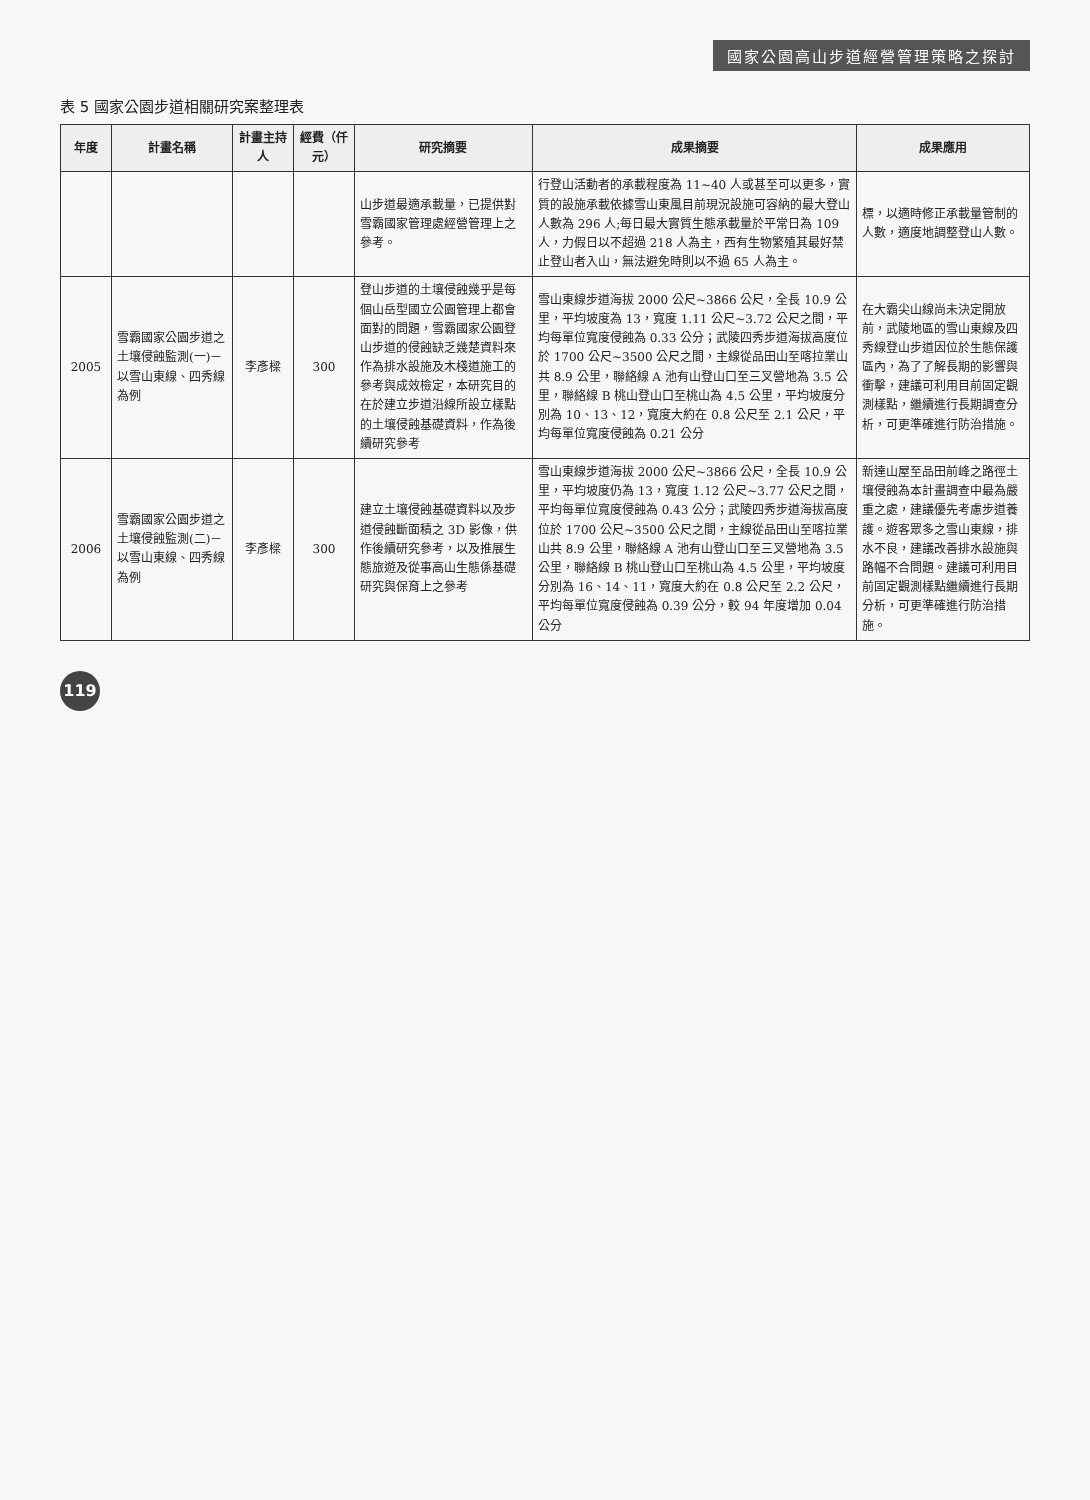國家公園高山步道經營管理策略之探討
表 5 國家公園步道相關研究案整理表
| 年度 | 計畫名稱 | 計畫主持人 | 經費（仟元） | 研究摘要 | 成果摘要 | 成果應用 |
| --- | --- | --- | --- | --- | --- | --- |
| | | | | 山步道最適承載量，已提供對雪霸國家管理處經營管理上之參考。 | 行登山活動者的承載程度為 11~40 人或甚至可以更多，實質的設施承載依據雪山東風目前現況設施可容納的最大登山人數為 296 人;每日最大實質生態承載量於平常日為 109 人，力假日以不超過 218 人為主，西有生物繁殖其最好禁止登山者入山，無法避免時則以不過 65 人為主。 | 標，以適時修正承載量管制的人數，適度地調整登山人數。 |
| 2005 | 雪霸國家公園步道之土壤侵蝕監測(一)－以雪山東線、四秀線為例 | 李彥樑 | 300 | 登山步道的土壤侵蝕幾乎是每個山岳型國立公園管理上都會面對的問題，雪霸國家公園登山步道的侵蝕缺乏幾楚資料來作為排水設施及木棧道施工的參考與成效檢定，本研究目的在於建立步道沿線所設立樣點的土壤侵蝕基礎資料，作為後續研究參考 | 雪山東線步道海拔 2000 公尺~3866 公尺，全長 10.9 公里，平均坡度為 13，寬度 1.11 公尺~3.72 公尺之間，平均每單位寬度侵蝕為 0.33 公分；武陵四秀步道海拔高度位於 1700 公尺~3500 公尺之間，主線從品田山至喀拉業山共 8.9 公里，聯絡線 A 池有山登山口至三叉營地為 3.5 公里，聯絡線 B 桃山登山口至桃山為 4.5 公里，平均坡度分別為 10、13、12，寬度大約在 0.8 公尺至 2.1 公尺，平均每單位寬度侵蝕為 0.21 公分 | 在大霸尖山線尚未決定開放前，武陵地區的雪山東線及四秀線登山步道因位於生態保護區內，為了了解長期的影響與衝擊，建議可利用目前固定觀測樣點，繼續進行長期調查分析，可更準確進行防治措施。 |
| 2006 | 雪霸國家公園步道之土壤侵蝕監測(二)－以雪山東線、四秀線為例 | 李彥樑 | 300 | 建立土壤侵蝕基礎資料以及步道侵蝕斷面積之 3D 影像，供作後續研究參考，以及推展生態旅遊及從事高山生態係基礎研究與保育上之參考 | 雪山東線步道海拔 2000 公尺~3866 公尺，全長 10.9 公里，平均坡度仍為 13，寬度 1.12 公尺~3.77 公尺之間，平均每單位寬度侵蝕為 0.43 公分；武陵四秀步道海拔高度位於 1700 公尺~3500 公尺之間，主線從品田山至喀拉業山共 8.9 公里，聯絡線 A 池有山登山口至三叉營地為 3.5 公里，聯絡線 B 桃山登山口至桃山為 4.5 公里，平均坡度分別為 16、14、11，寬度大約在 0.8 公尺至 2.2 公尺，平均每單位寬度侵蝕為 0.39 公分，較 94 年度增加 0.04 公分 | 新達山屋至品田前峰之路徑土壤侵蝕為本計畫調查中最為嚴重之處，建議優先考慮步道養護。遊客眾多之雪山東線，排水不良，建議改善排水設施與路幅不合問題。建議可利用目前固定觀測樣點繼續進行長期分析，可更準確進行防治措施。 |
119